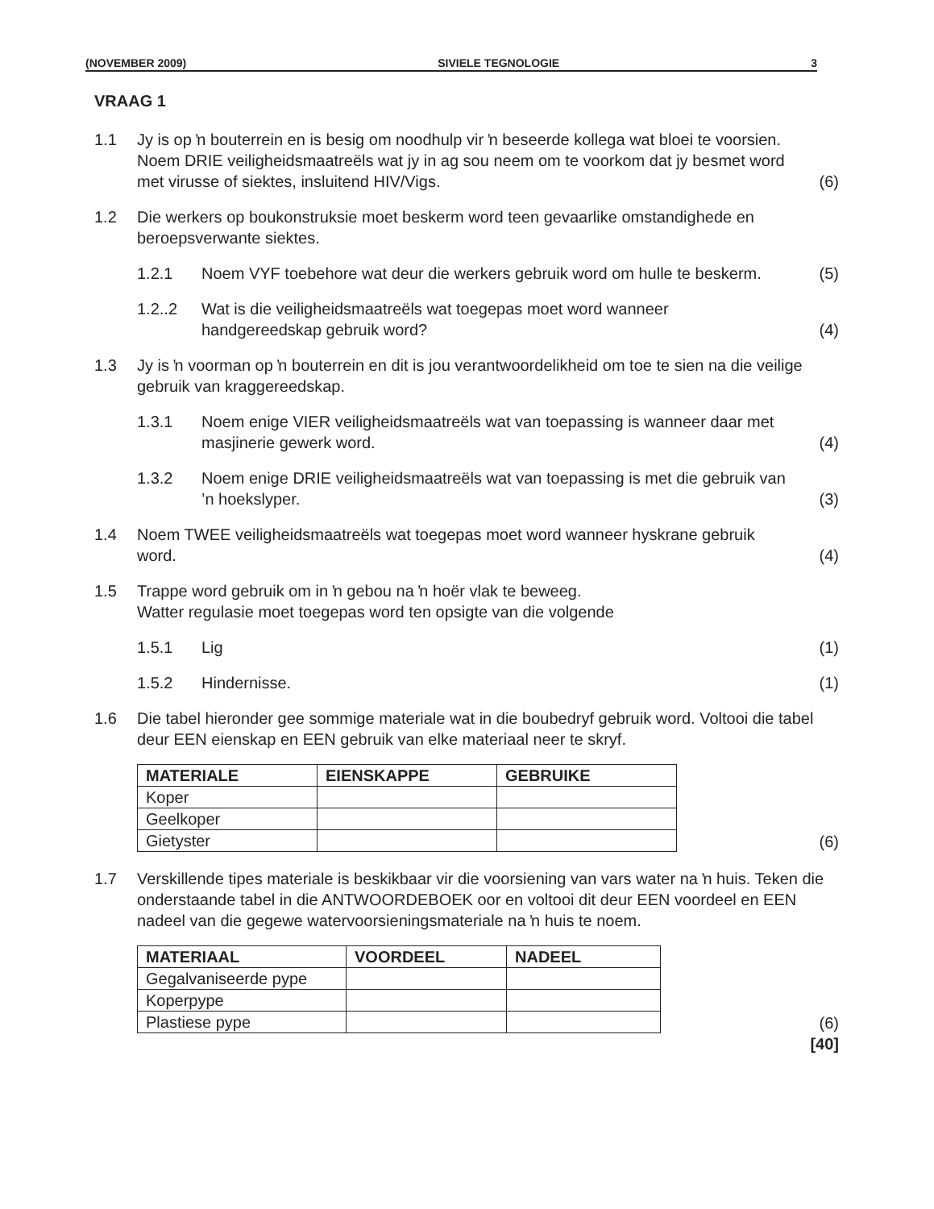(NOVEMBER 2009) SIVIELE TEGNOLOGIE 3
VRAAG 1
1.1 Jy is op ŉ bouterrein en is besig om noodhulp vir ŉ beseerde kollega wat bloei te voorsien. Noem DRIE veiligheidsmaatreëls wat jy in ag sou neem om te voorkom dat jy besmet word met virusse of siektes, insluitend HIV/Vigs.
(6)
1.2 Die werkers op boukonstruksie moet beskerm word teen gevaarlike omstandighede en beroepsverwante siektes.
1.2.1 Noem VYF toebehore wat deur die werkers gebruik word om hulle te beskerm.
(5)
1.2..2 Wat is die veiligheidsmaatreëls wat toegepas moet word wanneer handgereedskap gebruik word?
(4)
1.3 Jy is ŉ voorman op ŉ bouterrein en dit is jou verantwoordelikheid om toe te sien na die veilige gebruik van kraggereedskap.
1.3.1 Noem enige VIER veiligheidsmaatreëls wat van toepassing is wanneer daar met masjinerie gewerk word.
(4)
1.3.2 Noem enige DRIE veiligheidsmaatreëls wat van toepassing is met die gebruik van ’n hoekslyper.
(3)
1.4 Noem TWEE veiligheidsmaatreëls wat toegepas moet word wanneer hyskrane gebruik word.
(4)
1.5 Trappe word gebruik om in ŉ gebou na ŉ hoër vlak te beweeg.
Watter regulasie moet toegepas word ten opsigte van die volgende
1.5.1 Lig (1)
1.5.2 Hindernisse. (1)
1.6 Die tabel hieronder gee sommige materiale wat in die boubedryf gebruik word. Voltooi die tabel deur EEN eienskap en EEN gebruik van elke materiaal neer te skryf.
| MATERIALE | EIENSKAPPE | GEBRUIKE |
| --- | --- | --- |
| Koper | | |
| Geelkoper | | |
| Gietyster | | |
(6)
1.7 Verskillende tipes materiale is beskikbaar vir die voorsiening van vars water na ŉ huis. Teken die onderstaande tabel in die ANTWOORDEBOEK oor en voltooi dit deur EEN voordeel en EEN nadeel van die gegewe watervoorsieningsmateriale na ŉ huis te noem.
| MATERIAAL | VOORDEEL | NADEEL |
| --- | --- | --- |
| Gegalvaniseerde pype | | |
| Koperpype | | |
| Plastiese pype | | |
(6)
[40]